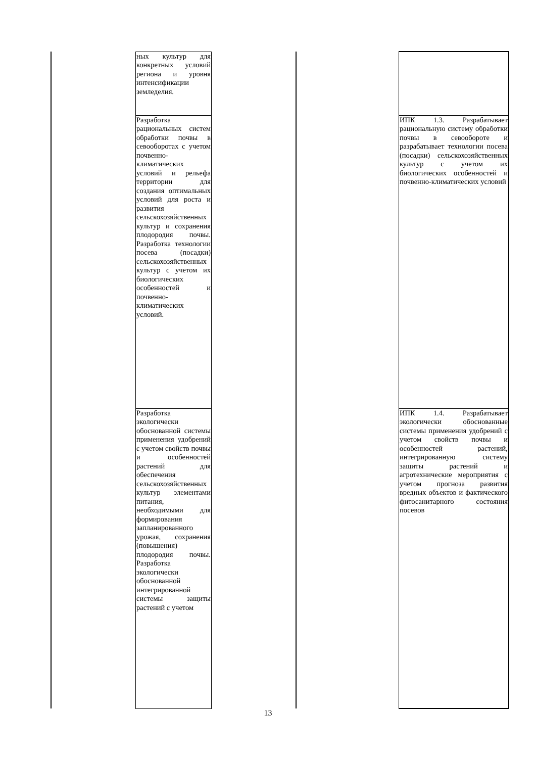| | ных культур для конкретных условий региона и уровня интенсификации земледелия. | | | |
| | Разработка рациональных систем обработки почвы в севооборотах с учетом почвенно-климатических условий и рельефа территории для создания оптимальных условий для роста и развития сельскохозяйственных культур и сохранения плодородия почвы. Разработка технологии посева (посадки) сельскохозяйственных культур с учетом их биологических особенностей и почвенно-климатических условий. | | | ИПК 1.3. Разрабатывает рациональную систему обработки почвы в севообороте и разрабатывает технологии посева (посадки) сельскохозяйственных культур с учетом их биологических особенностей и почвенно-климатических условий |
| | Разработка экологически обоснованной системы применения удобрений с учетом свойств почвы и особенностей растений для обеспечения сельскохозяйственных культур элементами питания, необходимыми для формирования запланированного урожая, сохранения (повышения) плодородия почвы. Разработка экологически обоснованной интегрированной системы защиты растений с учетом | | | ИПК 1.4. Разрабатывает экологически обоснованные системы применения удобрений с учетом свойств почвы и особенностей растений, интегрированную систему защиты растений и агротехнические мероприятия с учетом прогноза развития вредных объектов и фактического фитосанитарного состояния посевов |
13